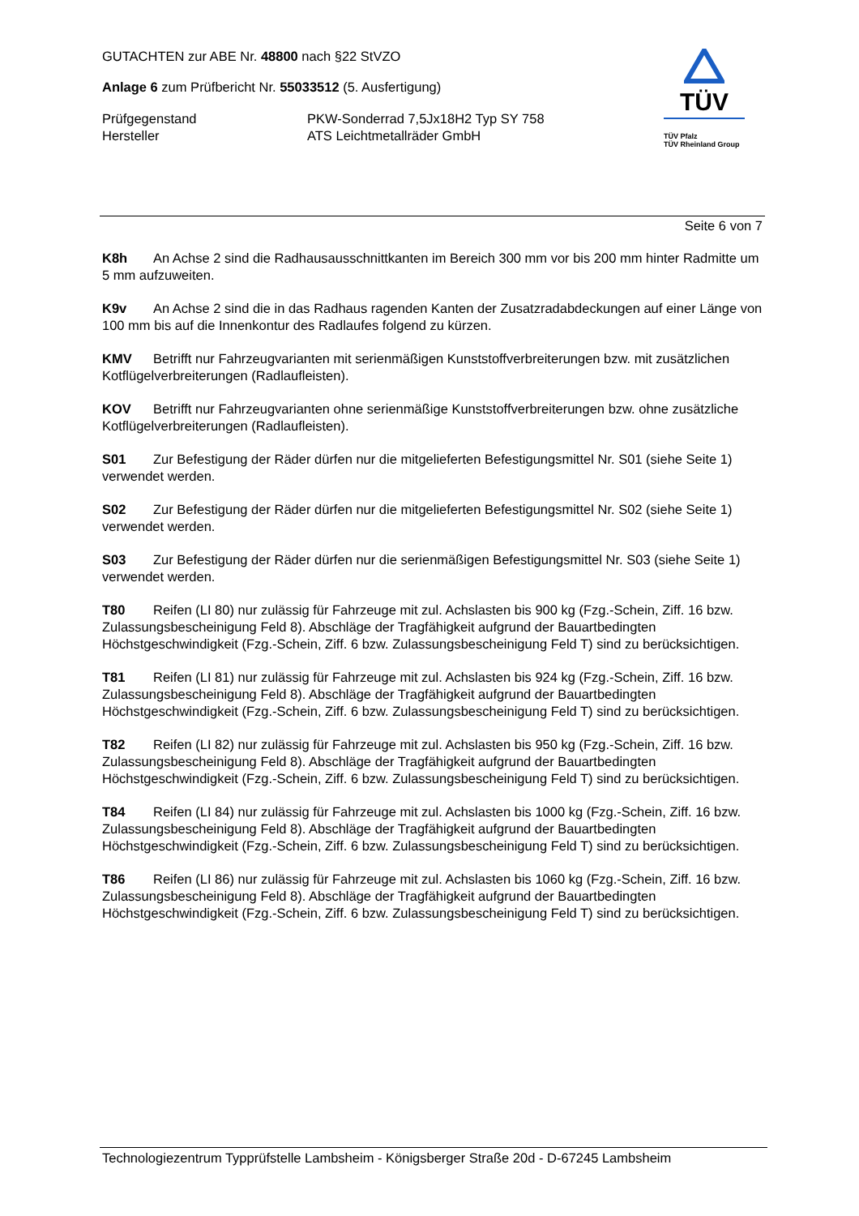GUTACHTEN zur ABE Nr. 48800 nach §22 StVZO
Anlage 6 zum Prüfbericht Nr. 55033512 (5. Ausfertigung)
Prüfgegenstand PKW-Sonderrad 7,5Jx18H2 Typ SY 758
Hersteller ATS Leichtmetallräder GmbH
TÜV
TÜV Pfalz
TÜV Rheinland Group
Seite 6 von 7
K8h An Achse 2 sind die Radhausausschnittkanten im Bereich 300 mm vor bis 200 mm hinter Radmitte um 5 mm aufzuweiten.
K9v An Achse 2 sind die in das Radhaus ragenden Kanten der Zusatzradabdeckungen auf einer Länge von 100 mm bis auf die Innenkontur des Radlaufes folgend zu kürzen.
KMV Betrifft nur Fahrzeugvarianten mit serienmäßigen Kunststoffverbreiterungen bzw. mit zusätzlichen Kotflügelverbreiterungen (Radlaufleisten).
KOV Betrifft nur Fahrzeugvarianten ohne serienmäßige Kunststoffverbreiterungen bzw. ohne zusätzliche Kotflügelverbreiterungen (Radlaufleisten).
S01 Zur Befestigung der Räder dürfen nur die mitgelieferten Befestigungsmittel Nr. S01 (siehe Seite 1) verwendet werden.
S02 Zur Befestigung der Räder dürfen nur die mitgelieferten Befestigungsmittel Nr. S02 (siehe Seite 1) verwendet werden.
S03 Zur Befestigung der Räder dürfen nur die serienmäßigen Befestigungsmittel Nr. S03 (siehe Seite 1) verwendet werden.
T80 Reifen (LI 80) nur zulässig für Fahrzeuge mit zul. Achslasten bis 900 kg (Fzg.-Schein, Ziff. 16 bzw. Zulassungsbescheinigung Feld 8). Abschläge der Tragfähigkeit aufgrund der Bauartbedingten Höchstgeschwindigkeit (Fzg.-Schein, Ziff. 6 bzw. Zulassungsbescheinigung Feld T) sind zu berücksichtigen.
T81 Reifen (LI 81) nur zulässig für Fahrzeuge mit zul. Achslasten bis 924 kg (Fzg.-Schein, Ziff. 16 bzw. Zulassungsbescheinigung Feld 8). Abschläge der Tragfähigkeit aufgrund der Bauartbedingten Höchstgeschwindigkeit (Fzg.-Schein, Ziff. 6 bzw. Zulassungsbescheinigung Feld T) sind zu berücksichtigen.
T82 Reifen (LI 82) nur zulässig für Fahrzeuge mit zul. Achslasten bis 950 kg (Fzg.-Schein, Ziff. 16 bzw. Zulassungsbescheinigung Feld 8). Abschläge der Tragfähigkeit aufgrund der Bauartbedingten Höchstgeschwindigkeit (Fzg.-Schein, Ziff. 6 bzw. Zulassungsbescheinigung Feld T) sind zu berücksichtigen.
T84 Reifen (LI 84) nur zulässig für Fahrzeuge mit zul. Achslasten bis 1000 kg (Fzg.-Schein, Ziff. 16 bzw. Zulassungsbescheinigung Feld 8). Abschläge der Tragfähigkeit aufgrund der Bauartbedingten Höchstgeschwindigkeit (Fzg.-Schein, Ziff. 6 bzw. Zulassungsbescheinigung Feld T) sind zu berücksichtigen.
T86 Reifen (LI 86) nur zulässig für Fahrzeuge mit zul. Achslasten bis 1060 kg (Fzg.-Schein, Ziff. 16 bzw. Zulassungsbescheinigung Feld 8). Abschläge der Tragfähigkeit aufgrund der Bauartbedingten Höchstgeschwindigkeit (Fzg.-Schein, Ziff. 6 bzw. Zulassungsbescheinigung Feld T) sind zu berücksichtigen.
Technologiezentrum Typprüfstelle Lambsheim - Königsberger Straße 20d - D-67245 Lambsheim